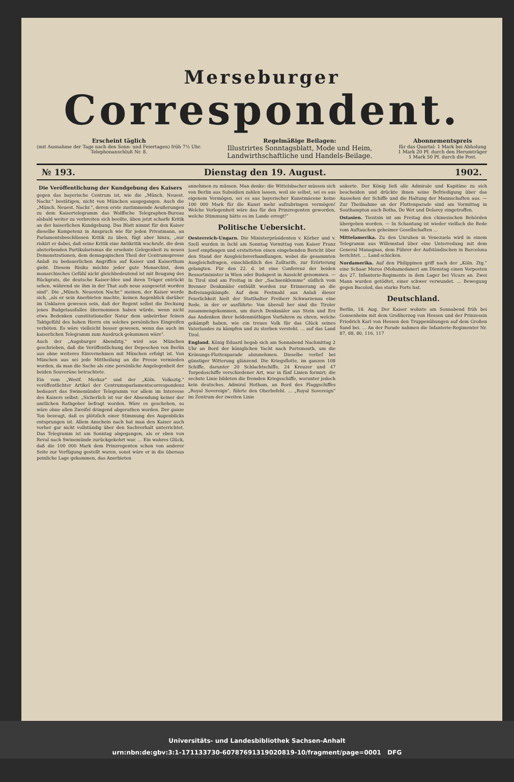Merseburger
Correspondent.
Erscheint täglich
(mit Ausnahme der Tage nach den Sonn- und Feiertagen) früh 7½ Uhr.
Telephonanschluß Nr. 8.
Regelmäßige Beilagen:
Illustrirtes Sonntagsblatt, Mode und Heim,
Landwirthschaftliche und Handels-Beilage.
Abonnementspreis
für das Quartal: 1 Mark bei Abholung
1 Mark 20 Pf. durch den Herumträger
1 Mark 50 Pf. durch die Post.
№ 193. Dienstag den 19. August. 1902.
Die Veröffentlichung der Kundgebung des Kaisers
gegen das bayerische Centrum ist, wie die „Münch. Neuest. Nachr." bestätigen, nicht von München ausgegangen. Auch die „Münch. Neuest. Nachr.", deren erste zustimmende Aeußerungen zu dem Kaisertelegramm das Wolffsche Telegraphen-Bureau alsbald weiter zu verbreiten sich beeilte, üben jetzt scharfe Kritik an der kaiserlichen Kundgebung. Das Blatt nimmt für den Kaiser dieselbe Kompetenz in Anspruch wie für jeden Privatmann, an Parlamentsbeschlüssen Kritik zu üben, fügt aber hinzu, „nur riskirt er dabei, daß seine Kritik eine Antikritik wachrufe, die dem absterbenden Partikularismus die ersehnte Gelegenheit zu neuen Demonstrationen, dem demagogischen Theil der Centrumspresse Anlaß zu bedauerlichen Angriffen auf Kaiser und Kaiserthum giebt. Diesem Risiko möchte jeder gute Monarchist, dem monarchisches Gefühl nicht gleichbedeutend ist mit Beugung des Rückgrats, die deutsche Kaiser-Idee und ihren Träger entrückt sehen, während sie ihm in der That aufs neue ausgesetzt worden sind". Die „Münch. Neuesten Nachr." meinen, der Kaiser werde sich, „als er sein Anerbieten machte, keinen Augenblick darüber im Unklaren gewesen sein, daß der Regent selbst die Deckung jenes Budgetausfalles übernommen haben würde, wenn nicht etwa Bedenken constitutioneller Natur dem unbeirrbar feinen Taktgefühl des hohen Herrn ein solches persönliches Eingreifen verböten. Es wäre vielleicht besser gewesen, wenn das auch im kaiserlichen Telegramm zum Ausdruck gekommen wäre".
Auch der „Augsburger Abendztg." wird aus München geschrieben, daß die Veröffentlichung der Depeschen von Berlin aus ohne weiteres Einvernehmen mit München erfolgt ist. Von München aus sei jede Mittheilung an die Presse vermieden worden, da man die Sache als eine persönliche Angelegenheit der beiden Souveräne betrachtete.
Ein vom „Westf. Merkur" und der „Köln. Volksztg." veröffentlichter Artikel der Centrumsparlamentscorrespondenz bedauert das Swinemünder Telegramm vor allem im Interesse des Kaisers selbst: „Sicherlich ist vor der Absendung keiner der amtlichen Rathgeber befragt worden. Wäre es geschehen, so wäre ohne allen Zweifel dringend abgerathen worden. Der ganze Ton bezeugt, daß es plötzlich einer Stimmung des Augenblicks entsprungen ist. Allem Anschein nach hat man den Kaiser auch vorher gar nicht vollständig über den Sachverhalt unterrichtet. Das Telegramm ist am Sonntag abgegangen, als er eben von Reval nach Swinemünde zurückgekehrt war. ... Ein wahres Glück, daß die 100 000 Mark dem Prinzregenten schon von anderer Seite zur Verfügung gestellt waren, sonst wäre er in die überaus peinliche Lage gekommen, das Anerbieten
annehmen zu müssen. Man denke: die Wittelsbacher müssen sich von Berlin aus Subsidien zahlen lassen, weil sie selbst, sei es aus eigenem Vermögen, sei es aus bayerischer Kunstmäcene keine 100 000 Mark für die Kunst mehr aufzubringen vermögen! Welche Verlegenheit wäre das für den Prinzregenten geworden, welche Stimmung hätte es im Lande erregt!"
Politische Uebersicht.
Oesterreich-Ungarn. Die Ministerpräsidenten v. Körber und v. Szell wurden in Ischl am Sonntag Vormittag vom Kaiser Franz Josef empfangen und erstatteten einen eingehenden Bericht über den Stand der Ausgleichsverhandlungen, wobei die gesammten Ausgleichsfragen, einschließlich des Zolltarifs, zur Erörterung gelangten. Für den 22. d. ist eine Conferenz der beiden Ressortminister in Wien oder Budapest in Aussicht genommen. — In Tirol sind am Freitag in der „Sachsenklemme" südlich vom Brenner Denkmäler enthüllt worden zur Erinnerung an die Befreiungskämpfe. Auf dem Festmahl aus Anlaß dieser Feierlichkeit hielt der Statthalter Freiherr Schwarzenau eine Rede, in der er ausführte: Von überall her sind die Tiroler zusammengekommen, um durch Denkmäler aus Stein und Erz das Andenken ihrer heldenmüthigen Vorfahren zu ehren, welche gekämpft haben, wie ein treues Volk für das Glück seines Vaterlandes zu kämpfen und zu sterben versteht. ... auf das Land Tirol.
England. König Eduard begab sich am Sonnabend Nachmittag 2 Uhr an Bord der königlichen Yacht nach Portsmouth, um die Krönungs-Flottenparade abzunehmen. Dieselbe verlief bei günstiger Witterung glänzend. Die Kriegsflotte, im ganzen 108 Schiffe, darunter 20 Schlachtschiffe, 24 Kreuzer und 47 Torpedoschiffe verschiedener Art, war in fünf Linien formirt; die sechste Linie bildeten die fremden Kriegsschiffe, worunter jedoch kein deutsches. Admiral Hotham, an Bord des Flaggschiffes „Royal Sovereign", führte den Oberbefehl. ... „Royal Sovereign" im Zentrum der zweiten Linie
ankerte. Der König ließ alle Admirale und Kapitäne zu sich bescheiden und drückte ihnen seine Befriedigung über das Aussehen der Schiffe und die Haltung der Mannschaften aus. — Zur Theilnahme an der Flottenparade sind am Vormittag in Southampton auch Botha, De Wet und Delarey eingetroffen.
Ostasien. Tientsin ist am Freitag den chinesischen Behörden übergeben worden. — In Schantung ist wieder vielfach die Rede vom Auftauchen geheimer Gesellschaften ...
Mittelamerika. Zu den Unruhen in Venezuela wird in einem Telegramm aus Willemstad über eine Unterredung mit dem General Managnas, dem Führer der Aufständischen in Barcelona berichtet. ... Land schicken.
Nordamerika. Auf den Philippinen griff nach der „Köln. Ztg." eine Schaar Moros (Mohamedaner) am Dienstag einen Vorposten des 27. Infanterie-Regiments in dem Lager bei Vicars an. Zwei Mann wurden getödtet, einer schwer verwundet. ... Bewegung gegen Bacolod, das starke Forts hat.
Deutschland.
Berlin, 18. Aug. Der Kaiser wohnte am Sonnabend früh bei Gonsenheim mit dem Großherzog von Hessen und der Prinzessin Friedrich Karl von Hessen den Truppenübungen auf dem Großen Sand bei. ... An der Parade nahmen die Infanterie-Regimenter Nr. 87, 88, 80, 116, 117
Universitäts- und Landesbibliothek Sachsen-Anhalt
urn:nbn:de:gbv:3:1-171133730-60787691319020819-10/fragment/page=0001 DFG